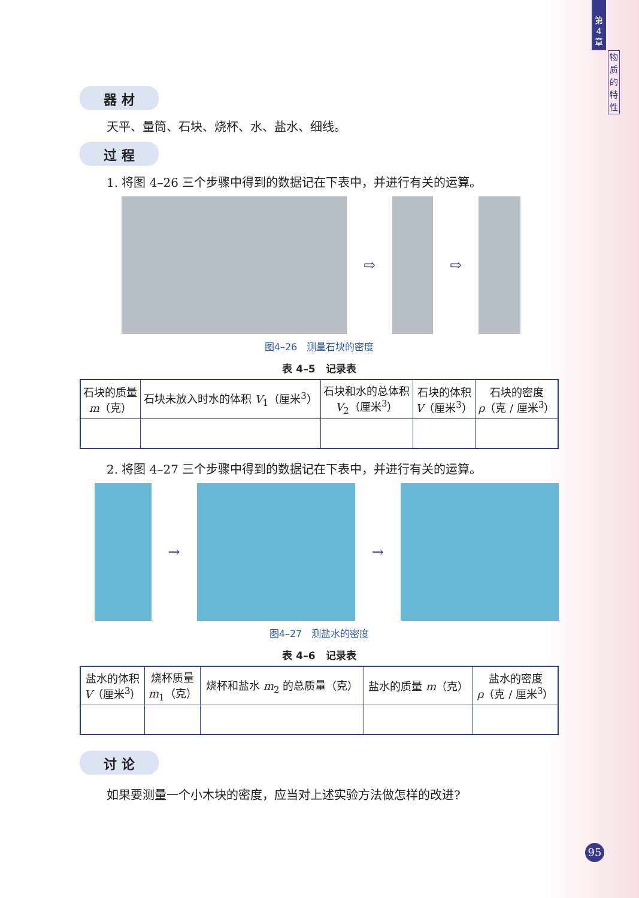第
4
章
物
质
的
特
性
器 材
天平、量筒、石块、烧杯、水、盐水、细线。
过 程
1. 将图 4–26 三个步骤中得到的数据记在下表中，并进行有关的运算。
⇨ ⇨
图4–26　测量石块的密度
表 4–5　记录表
| 石块的质量 m （克） | 石块未放入时水的体积 V<sub>1</sub>（厘米<sup>3</sup>） | 石块和水的总体积 V<sub>2</sub>（厘米<sup>3</sup>） | 石块的体积 V （厘米<sup>3</sup>） | 石块的密度 ρ （克 / 厘米<sup>3</sup>） |
| --- | --- | --- | --- | --- |
2. 将图 4–27 三个步骤中得到的数据记在下表中，并进行有关的运算。
→ →
图4–27　测盐水的密度
表 4–6　记录表
| 盐水的体积 V （厘米<sup>3</sup>） | 烧杯质量 m<sub>1</sub>（克） | 烧杯和盐水 m<sub>2</sub> 的总质量（克） | 盐水的质量 m （克） | 盐水的密度 ρ （克 / 厘米<sup>3</sup>） |
| --- | --- | --- | --- | --- |
讨 论
如果要测量一个小木块的密度，应当对上述实验方法做怎样的改进?
95